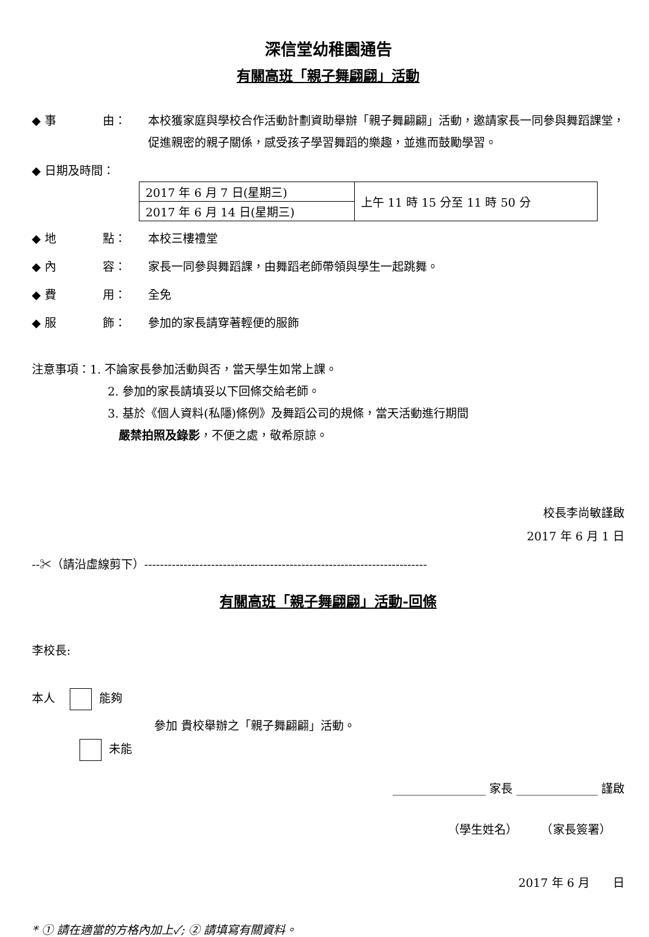深信堂幼稚園通告
有關高班「親子舞翩翩」活動
◆ 事　　　　由： 本校獲家庭與學校合作活動計劃資助舉辦「親子舞翩翩」活動，邀請家長一同參與舞蹈課堂，促進親密的親子關係，感受孩子學習舞蹈的樂趣，並進而鼓勵學習。
◆ 日期及時間：
| 2017 年 6 月 7 日(星期三) | 上午 11 時 15 分至 11 時 50 分 |
| 2017 年 6 月 14 日(星期三) | |
◆ 地　　　　點： 本校三樓禮堂
◆ 內　　　　容： 家長一同參與舞蹈課，由舞蹈老師帶領與學生一起跳舞。
◆ 費　　　　用： 全免
◆ 服　　　　飾： 參加的家長請穿著輕便的服飾
注意事項：1. 不論家長參加活動與否，當天學生如常上課。
2. 參加的家長請填妥以下回條交給老師。
3. 基於《個人資料(私隱)條例》及舞蹈公司的規條，當天活動進行期間
嚴禁拍照及錄影，不便之處，敬希原諒。
校長李尚敏謹啟
2017 年 6 月 1 日
--✂（請沿虛線剪下）------------------------------------------------------------------------
有關高班「親子舞翩翩」活動-回條
李校長:
本人 能夠
參加 貴校舉辦之「親子舞翩翩」活動。
未能
________________ 家長 ______________ 謹啟
（學生姓名）　　　（家長簽署）
2017 年 6 月　　日
* ① 請在適當的方格內加上✓; ② 請填寫有關資料。